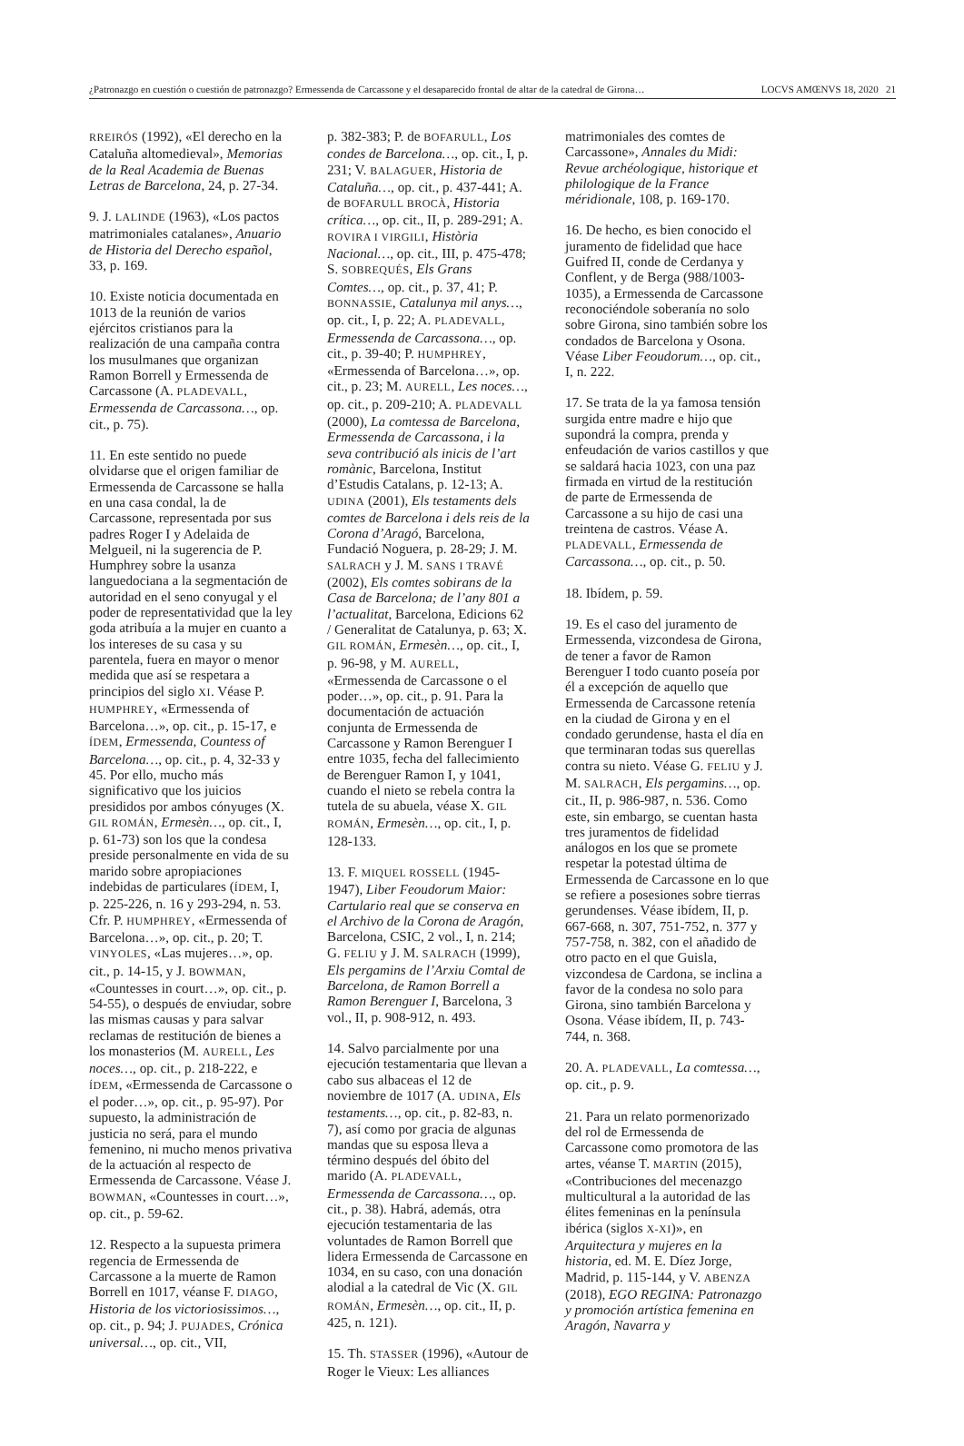¿Patronazgo en cuestión o cuestión de patronazgo? Ermessenda de Carcassone y el desaparecido frontal de altar de la catedral de Girona… LOCVS AMŒNVS 18, 2020 21
RREIRÓS (1992), «El derecho en la Cataluña altomedieval», Memorias de la Real Academia de Buenas Letras de Barcelona, 24, p. 27-34.
9. J. LALINDE (1963), «Los pactos matrimoniales catalanes», Anuario de Historia del Derecho español, 33, p. 169.
10. Existe noticia documentada en 1013 de la reunión de varios ejércitos cristianos para la realización de una campaña contra los musulmanes que organizan Ramon Borrell y Ermessenda de Carcassone (A. PLADEVALL, Ermessenda de Carcassona…, op. cit., p. 75).
11. En este sentido no puede olvidarse que el origen familiar de Ermessenda de Carcassone se halla en una casa condal, la de Carcassone, representada por sus padres Roger I y Adelaida de Melgueil, ni la sugerencia de P. Humphrey sobre la usanza languedociana a la segmentación de autoridad en el seno conyugal y el poder de representatividad que la ley goda atribuía a la mujer en cuanto a los intereses de su casa y su parentela, fuera en mayor o menor medida que así se respetara a principios del siglo XI. Véase P. HUMPHREY, «Ermessenda of Barcelona…», op. cit., p. 15-17, e ÍDEM, Ermessenda, Countess of Barcelona…, op. cit., p. 4, 32-33 y 45. Por ello, mucho más significativo que los juicios presididos por ambos cónyuges (X. GIL ROMÁN, Ermesèn…, op. cit., I, p. 61-73) son los que la condesa preside personalmente en vida de su marido sobre apropiaciones indebidas de particulares (ÍDEM, I, p. 225-226, n. 16 y 293-294, n. 53. Cfr. P. HUMPHREY, «Ermessenda of Barcelona…», op. cit., p. 20; T. VINYOLES, «Las mujeres…», op. cit., p. 14-15, y J. BOWMAN, «Countesses in court…», op. cit., p. 54-55), o después de enviudar, sobre las mismas causas y para salvar reclamas de restitución de bienes a los monasterios (M. AURELL, Les noces…, op. cit., p. 218-222, e ÍDEM, «Ermessenda de Carcassone o el poder…», op. cit., p. 95-97). Por supuesto, la administración de justicia no será, para el mundo femenino, ni mucho menos privativa de la actuación al respecto de Ermessenda de Carcassone. Véase J. BOWMAN, «Countesses in court…», op. cit., p. 59-62.
12. Respecto a la supuesta primera regencia de Ermessenda de Carcassone a la muerte de Ramon Borrell en 1017, véanse F. DIAGO, Historia de los victoriosissimos…, op. cit., p. 94; J. PUJADES, Crónica universal…, op. cit., VII,
p. 382-383; P. de BOFARULL, Los condes de Barcelona…, op. cit., I, p. 231; V. BALAGUER, Historia de Cataluña…, op. cit., p. 437-441; A. de BOFARULL BROCÀ, Historia crítica…, op. cit., II, p. 289-291; A. ROVIRA I VIRGILI, Història Nacional…, op. cit., III, p. 475-478; S. SOBREQUÉS, Els Grans Comtes…, op. cit., p. 37, 41; P. BONNASSIE, Catalunya mil anys…, op. cit., I, p. 22; A. PLADEVALL, Ermessenda de Carcassona…, op. cit., p. 39-40; P. HUMPHREY, «Ermessenda of Barcelona…», op. cit., p. 23; M. AURELL, Les noces…, op. cit., p. 209-210; A. PLADEVALL (2000), La comtessa de Barcelona, Ermessenda de Carcassona, i la seva contribució als inicis de l’art romànic, Barcelona, Institut d’Estudis Catalans, p. 12-13; A. UDINA (2001), Els testaments dels comtes de Barcelona i dels reis de la Corona d’Aragó, Barcelona, Fundació Noguera, p. 28-29; J. M. SALRACH y J. M. SANS I TRAVÉ (2002), Els comtes sobirans de la Casa de Barcelona; de l’any 801 a l’actualitat, Barcelona, Edicions 62 / Generalitat de Catalunya, p. 63; X. GIL ROMÁN, Ermesèn…, op. cit., I, p. 96-98, y M. AURELL, «Ermessenda de Carcassone o el poder…», op. cit., p. 91. Para la documentación de actuación conjunta de Ermessenda de Carcassone y Ramon Berenguer I entre 1035, fecha del fallecimiento de Berenguer Ramon I, y 1041, cuando el nieto se rebela contra la tutela de su abuela, véase X. GIL ROMÁN, Ermesèn…, op. cit., I, p. 128-133.
13. F. MIQUEL ROSSELL (1945-1947), Liber Feoudorum Maior: Cartulario real que se conserva en el Archivo de la Corona de Aragón, Barcelona, CSIC, 2 vol., I, n. 214; G. FELIU y J. M. SALRACH (1999), Els pergamins de l’Arxiu Comtal de Barcelona, de Ramon Borrell a Ramon Berenguer I, Barcelona, 3 vol., II, p. 908-912, n. 493.
14. Salvo parcialmente por una ejecución testamentaria que llevan a cabo sus albaceas el 12 de noviembre de 1017 (A. UDINA, Els testaments…, op. cit., p. 82-83, n. 7), así como por gracia de algunas mandas que su esposa lleva a término después del óbito del marido (A. PLADEVALL, Ermessenda de Carcassona…, op. cit., p. 38). Habrá, además, otra ejecución testamentaria de las voluntades de Ramon Borrell que lidera Ermessenda de Carcassone en 1034, en su caso, con una donación alodial a la catedral de Vic (X. GIL ROMÁN, Ermesèn…, op. cit., II, p. 425, n. 121).
15. Th. STASSER (1996), «Autour de Roger le Vieux: Les alliances
matrimoniales des comtes de Carcassone», Annales du Midi: Revue archéologique, historique et philologique de la France méridionale, 108, p. 169-170.
16. De hecho, es bien conocido el juramento de fidelidad que hace Guifred II, conde de Cerdanya y Conflent, y de Berga (988/1003-1035), a Ermessenda de Carcassone reconociéndole soberanía no solo sobre Girona, sino también sobre los condados de Barcelona y Osona. Véase Liber Feoudorum…, op. cit., I, n. 222.
17. Se trata de la ya famosa tensión surgida entre madre e hijo que supondrá la compra, prenda y enfeudación de varios castillos y que se saldará hacia 1023, con una paz firmada en virtud de la restitución de parte de Ermessenda de Carcassone a su hijo de casi una treintena de castros. Véase A. PLADEVALL, Ermessenda de Carcassona…, op. cit., p. 50.
18. Ibídem, p. 59.
19. Es el caso del juramento de Ermessenda, vizcondesa de Girona, de tener a favor de Ramon Berenguer I todo cuanto poseía por él a excepción de aquello que Ermessenda de Carcassone retenía en la ciudad de Girona y en el condado gerundense, hasta el día en que terminaran todas sus querellas contra su nieto. Véase G. FELIU y J. M. SALRACH, Els pergamins…, op. cit., II, p. 986-987, n. 536. Como este, sin embargo, se cuentan hasta tres juramentos de fidelidad análogos en los que se promete respetar la potestad última de Ermessenda de Carcassone en lo que se refiere a posesiones sobre tierras gerundenses. Véase ibídem, II, p. 667-668, n. 307, 751-752, n. 377 y 757-758, n. 382, con el añadido de otro pacto en el que Guisla, vizcondesa de Cardona, se inclina a favor de la condesa no solo para Girona, sino también Barcelona y Osona. Véase ibídem, II, p. 743-744, n. 368.
20. A. PLADEVALL, La comtessa…, op. cit., p. 9.
21. Para un relato pormenorizado del rol de Ermessenda de Carcassone como promotora de las artes, véanse T. MARTIN (2015), «Contribuciones del mecenazgo multicultural a la autoridad de las élites femeninas en la península ibérica (siglos X-XI)», en Arquitectura y mujeres en la historia, ed. M. E. Díez Jorge, Madrid, p. 115-144, y V. ABENZA (2018), EGO REGINA: Patronazgo y promoción artística femenina en Aragón, Navarra y